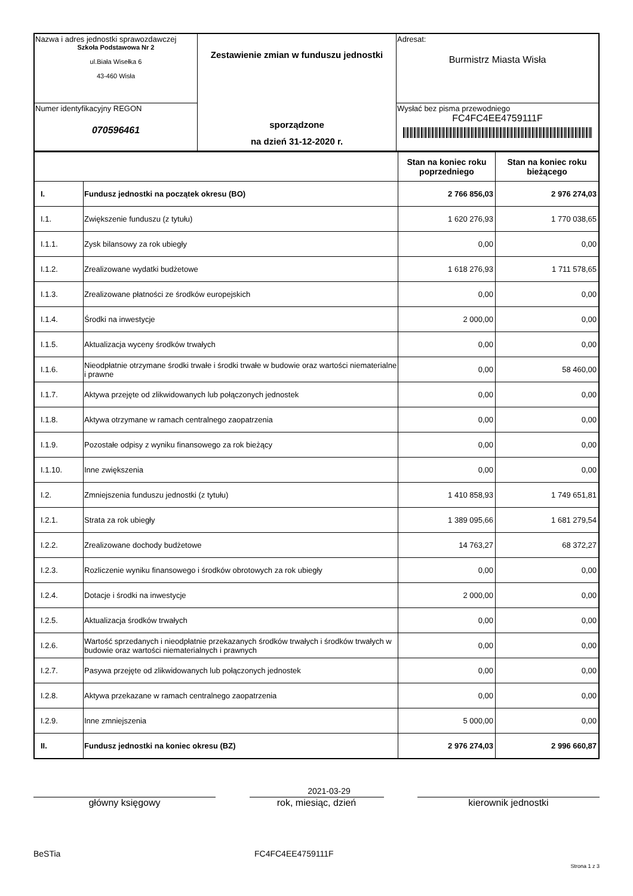| Nazwa i adres jednostki sprawozdawczej Szkoła Podstawowa Nr 2 ul.Biała Wisełka 6 43-460 Wisła | Zestawienie zmian w funduszu jednostki sporządzone na dzień 31-12-2020 r. | Adresat: Burmistrz Miasta Wisła |
| Numer identyfikacyjny REGON 070596461 | | Wysłać bez pisma przewodniego FC4FC4EE4759111F |
| | | Stan na koniec roku poprzedniego | Stan na koniec roku bieżącego |
| --- | --- | --- | --- |
| I. | Fundusz jednostki na początek okresu (BO) | 2 766 856,03 | 2 976 274,03 |
| I.1. | Zwiększenie funduszu (z tytułu) | 1 620 276,93 | 1 770 038,65 |
| I.1.1. | Zysk bilansowy za rok ubiegły | 0,00 | 0,00 |
| I.1.2. | Zrealizowane wydatki budżetowe | 1 618 276,93 | 1 711 578,65 |
| I.1.3. | Zrealizowane płatności ze środków europejskich | 0,00 | 0,00 |
| I.1.4. | Środki na inwestycje | 2 000,00 | 0,00 |
| I.1.5. | Aktualizacja wyceny środków trwałych | 0,00 | 0,00 |
| I.1.6. | Nieodpłatnie otrzymane środki trwałe i środki trwałe w budowie oraz wartości niematerialne i prawne | 0,00 | 58 460,00 |
| I.1.7. | Aktywa przejęte od zlikwidowanych lub połączonych jednostek | 0,00 | 0,00 |
| I.1.8. | Aktywa otrzymane w ramach centralnego zaopatrzenia | 0,00 | 0,00 |
| I.1.9. | Pozostałe odpisy z wyniku finansowego za rok bieżący | 0,00 | 0,00 |
| I.1.10. | Inne zwiększenia | 0,00 | 0,00 |
| I.2. | Zmniejszenia funduszu jednostki (z tytułu) | 1 410 858,93 | 1 749 651,81 |
| I.2.1. | Strata za rok ubiegły | 1 389 095,66 | 1 681 279,54 |
| I.2.2. | Zrealizowane dochody budżetowe | 14 763,27 | 68 372,27 |
| I.2.3. | Rozliczenie wyniku finansowego i środków obrotowych za rok ubiegły | 0,00 | 0,00 |
| I.2.4. | Dotacje i środki na inwestycje | 2 000,00 | 0,00 |
| I.2.5. | Aktualizacja środków trwałych | 0,00 | 0,00 |
| I.2.6. | Wartość sprzedanych i nieodpłatnie przekazanych środków trwałych i środków trwałych w budowie oraz wartości niematerialnych i prawnych | 0,00 | 0,00 |
| I.2.7. | Pasywa przejęte od zlikwidowanych lub połączonych jednostek | 0,00 | 0,00 |
| I.2.8. | Aktywa przekazane w ramach centralnego zaopatrzenia | 0,00 | 0,00 |
| I.2.9. | Inne zmniejszenia | 5 000,00 | 0,00 |
| II. | Fundusz jednostki na koniec okresu (BZ) | 2 976 274,03 | 2 996 660,87 |
2021-03-29
główny księgowy rok, miesiąc, dzień kierownik jednostki
BeSTia FC4FC4EE4759111F
Strona 1 z 3